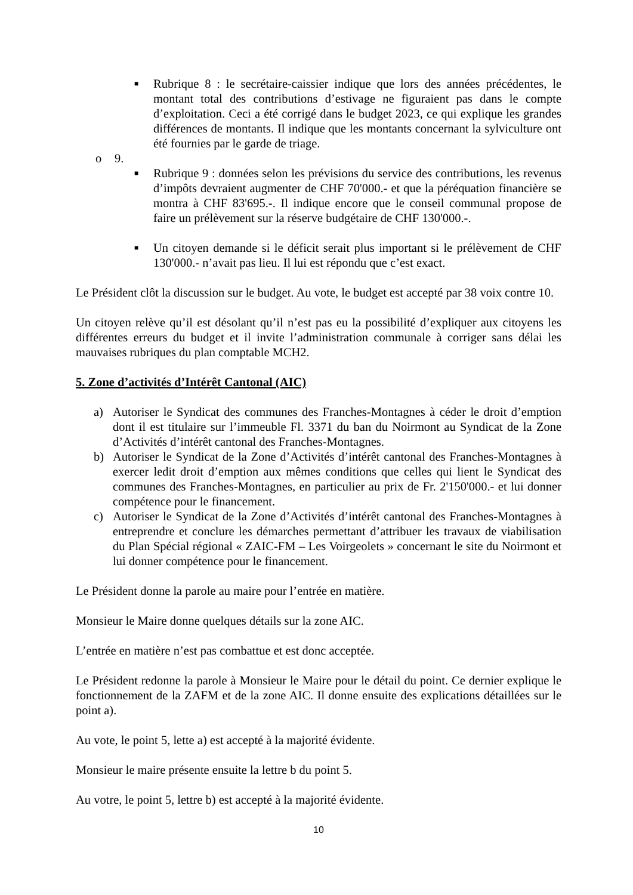■
Rubrique 8 : le secrétaire-caissier indique que lors des années précédentes, le montant total des contributions d’estivage ne figuraient pas dans le compte d’exploitation. Ceci a été corrigé dans le budget 2023, ce qui explique les grandes différences de montants. Il indique que les montants concernant la sylviculture ont été fournies par le garde de triage.
o 9.
■
Rubrique 9 : données selon les prévisions du service des contributions, les revenus d’impôts devraient augmenter de CHF 70'000.- et que la péréquation financière se montra à CHF 83'695.-. Il indique encore que le conseil communal propose de faire un prélèvement sur la réserve budgétaire de CHF 130'000.-.
■
Un citoyen demande si le déficit serait plus important si le prélèvement de CHF 130'000.- n’avait pas lieu. Il lui est répondu que c’est exact.
Le Président clôt la discussion sur le budget. Au vote, le budget est accepté par 38 voix contre 10.
Un citoyen relève qu’il est désolant qu’il n’est pas eu la possibilité d’expliquer aux citoyens les différentes erreurs du budget et il invite l’administration communale à corriger sans délai les mauvaises rubriques du plan comptable MCH2.
5. Zone d’activités d’Intérêt Cantonal (AIC)
a) Autoriser le Syndicat des communes des Franches-Montagnes à céder le droit d’emption dont il est titulaire sur l’immeuble Fl. 3371 du ban du Noirmont au Syndicat de la Zone d’Activités d’intérêt cantonal des Franches-Montagnes.
b) Autoriser le Syndicat de la Zone d’Activités d’intérêt cantonal des Franches-Montagnes à exercer ledit droit d’emption aux mêmes conditions que celles qui lient le Syndicat des communes des Franches-Montagnes, en particulier au prix de Fr. 2'150'000.- et lui donner compétence pour le financement.
c) Autoriser le Syndicat de la Zone d’Activités d’intérêt cantonal des Franches-Montagnes à entreprendre et conclure les démarches permettant d’attribuer les travaux de viabilisation du Plan Spécial régional « ZAIC-FM – Les Voirgeolets » concernant le site du Noirmont et lui donner compétence pour le financement.
Le Président donne la parole au maire pour l’entrée en matière.
Monsieur le Maire donne quelques détails sur la zone AIC.
L’entrée en matière n’est pas combattue et est donc acceptée.
Le Président redonne la parole à Monsieur le Maire pour le détail du point. Ce dernier explique le fonctionnement de la ZAFM et de la zone AIC. Il donne ensuite des explications détaillées sur le point a).
Au vote, le point 5, lette a) est accepté à la majorité évidente.
Monsieur le maire présente ensuite la lettre b du point 5.
Au votre, le point 5, lettre b) est accepté à la majorité évidente.
10